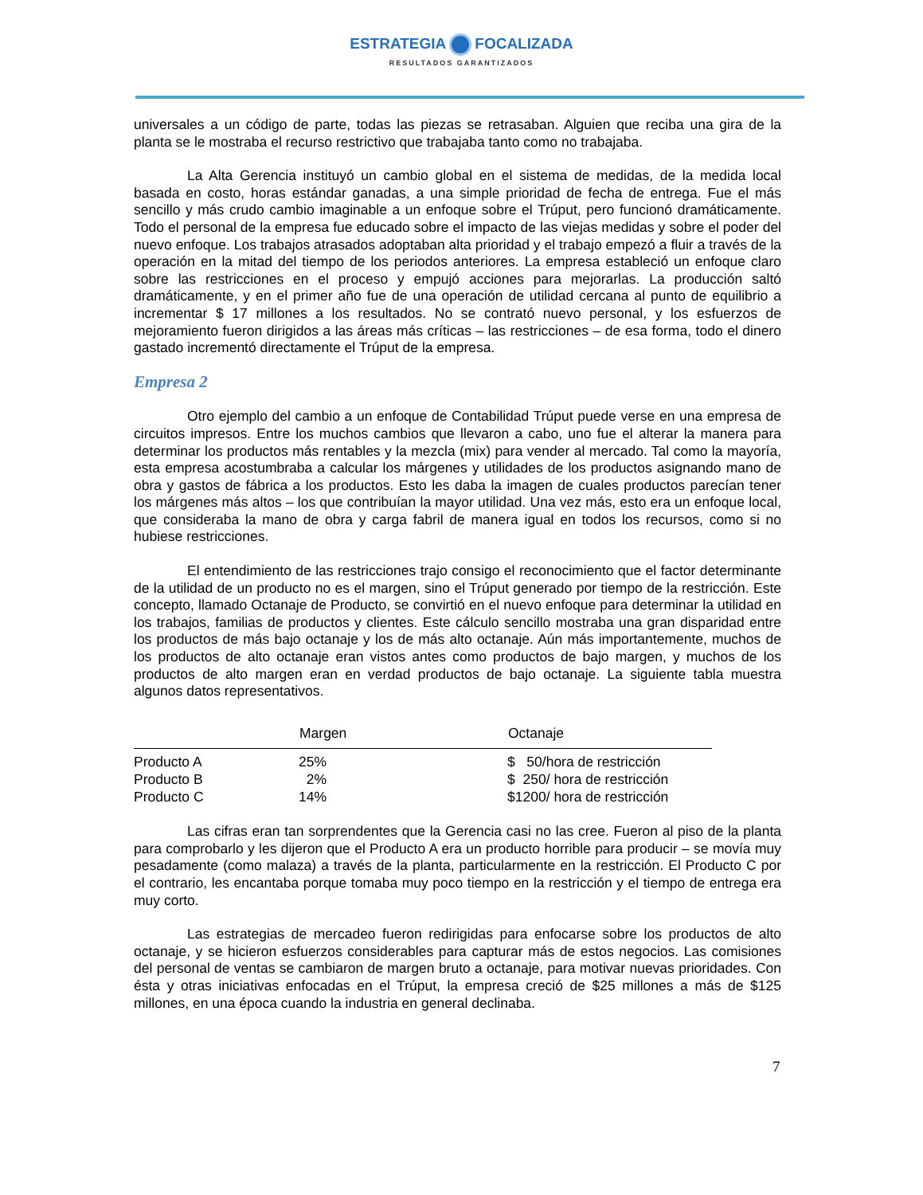ESTRATEGIA FOCALIZADA
RESULTADOS GARANTIZADOS
universales a un código de parte, todas las piezas se retrasaban. Alguien que reciba una gira de la planta se le mostraba el recurso restrictivo que trabajaba tanto como no trabajaba.
La Alta Gerencia instituyó un cambio global en el sistema de medidas, de la medida local basada en costo, horas estándar ganadas, a una simple prioridad de fecha de entrega. Fue el más sencillo y más crudo cambio imaginable a un enfoque sobre el Trúput, pero funcionó dramáticamente. Todo el personal de la empresa fue educado sobre el impacto de las viejas medidas y sobre el poder del nuevo enfoque. Los trabajos atrasados adoptaban alta prioridad y el trabajo empezó a fluir a través de la operación en la mitad del tiempo de los periodos anteriores. La empresa estableció un enfoque claro sobre las restricciones en el proceso y empujó acciones para mejorarlas. La producción saltó dramáticamente, y en el primer año fue de una operación de utilidad cercana al punto de equilibrio a incrementar $ 17 millones a los resultados. No se contrató nuevo personal, y los esfuerzos de mejoramiento fueron dirigidos a las áreas más críticas – las restricciones – de esa forma, todo el dinero gastado incrementó directamente el Trúput de la empresa.
Empresa 2
Otro ejemplo del cambio a un enfoque de Contabilidad Trúput puede verse en una empresa de circuitos impresos. Entre los muchos cambios que llevaron a cabo, uno fue el alterar la manera para determinar los productos más rentables y la mezcla (mix) para vender al mercado. Tal como la mayoría, esta empresa acostumbraba a calcular los márgenes y utilidades de los productos asignando mano de obra y gastos de fábrica a los productos. Esto les daba la imagen de cuales productos parecían tener los márgenes más altos – los que contribuían la mayor utilidad. Una vez más, esto era un enfoque local, que consideraba la mano de obra y carga fabril de manera igual en todos los recursos, como si no hubiese restricciones.
El entendimiento de las restricciones trajo consigo el reconocimiento que el factor determinante de la utilidad de un producto no es el margen, sino el Trúput generado por tiempo de la restricción. Este concepto, llamado Octanaje de Producto, se convirtió en el nuevo enfoque para determinar la utilidad en los trabajos, familias de productos y clientes. Este cálculo sencillo mostraba una gran disparidad entre los productos de más bajo octanaje y los de más alto octanaje. Aún más importantemente, muchos de los productos de alto octanaje eran vistos antes como productos de bajo margen, y muchos de los productos de alto margen eran en verdad productos de bajo octanaje. La siguiente tabla muestra algunos datos representativos.
| | Margen | Octanaje |
| --- | --- | --- |
| Producto A | 25% | $ 50/hora de restricción |
| Producto B | 2% | $ 250/ hora de restricción |
| Producto C | 14% | $1200/ hora de restricción |
Las cifras eran tan sorprendentes que la Gerencia casi no las cree. Fueron al piso de la planta para comprobarlo y les dijeron que el Producto A era un producto horrible para producir – se movía muy pesadamente (como malaza) a través de la planta, particularmente en la restricción. El Producto C por el contrario, les encantaba porque tomaba muy poco tiempo en la restricción y el tiempo de entrega era muy corto.
Las estrategias de mercadeo fueron redirigidas para enfocarse sobre los productos de alto octanaje, y se hicieron esfuerzos considerables para capturar más de estos negocios. Las comisiones del personal de ventas se cambiaron de margen bruto a octanaje, para motivar nuevas prioridades. Con ésta y otras iniciativas enfocadas en el Trúput, la empresa creció de $25 millones a más de $125 millones, en una época cuando la industria en general declinaba.
7